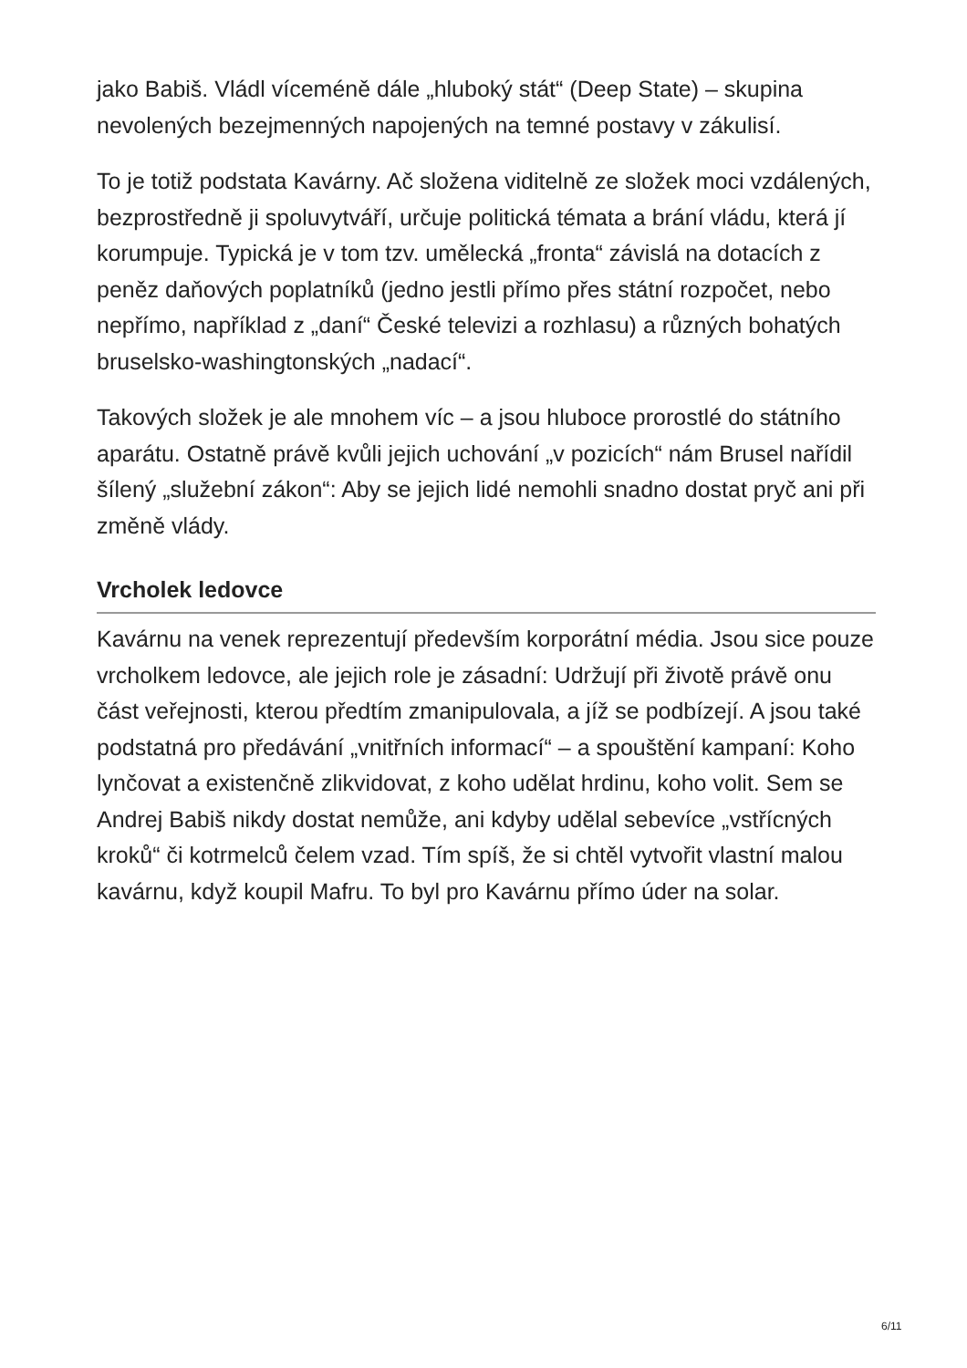jako Babiš. Vládl víceméně dále „hluboký stát“ (Deep State) – skupina nevolených bezejmenných napojených na temné postavy v zákulisí.
To je totiž podstata Kavárny. Ač složena viditelně ze složek moci vzdálených, bezprostředně ji spoluvytváří, určuje politická témata a brání vládu, která jí korumpuje. Typická je v tom tzv. umělecká „fronta“ závislá na dotacích z peněz daňových poplatníků (jedno jestli přímo přes státní rozpočet, nebo nepřímo, například z „daní“ České televizi a rozhlasu) a různých bohatých bruselsko-washingtonských „nadací“.
Takových složek je ale mnohem víc – a jsou hluboce prorostlé do státního aparátu. Ostatně právě kvůli jejich uchování „v pozicích“ nám Brusel nařídil šílený „služební zákon“: Aby se jejich lidé nemohli snadno dostat pryč ani při změně vlády.
Vrcholek ledovce
Kavárnu na venek reprezentují především korporátní média. Jsou sice pouze vrcholkem ledovce, ale jejich role je zásadní: Udržují při životě právě onu část veřejnosti, kterou předtím zmanipulovala, a jíž se podbízejí. A jsou také podstatná pro předávání „vnitřních informací“ – a spouštění kampaní: Koho lynčovat a existenčně zlikvidovat, z koho udělat hrdinu, koho volit. Sem se Andrej Babiš nikdy dostat nemůže, ani kdyby udělal sebevíce „vstřícných kroků“ či kotrmelců čelem vzad. Tím spíš, že si chtěl vytvořit vlastní malou kavárnu, když koupil Mafru. To byl pro Kavárnu přímo úder na solar.
6/11